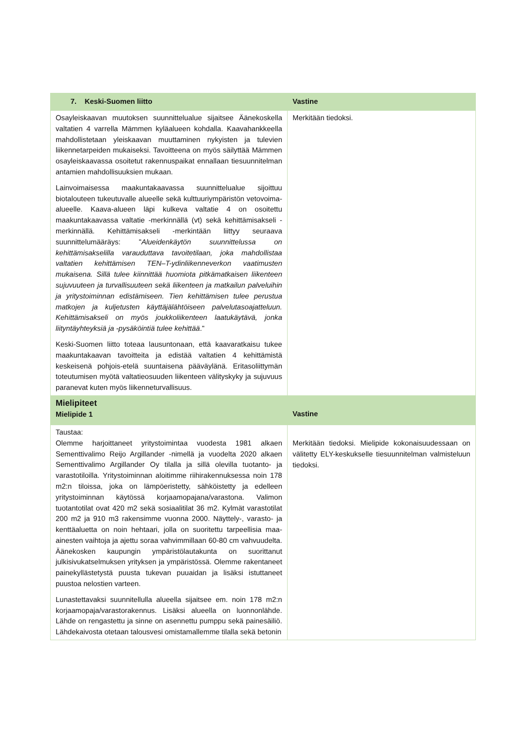| 7. Keski-Suomen liitto | Vastine |
| --- | --- |
| Osayleiskaavan muutoksen suunnittelualue sijaitsee Äänekoskella valtatien 4 varrella Mämmen kyläalueen kohdalla. Kaavahankkeella mahdollistetaan yleiskaavan muuttaminen nykyisten ja tulevien liikennetarpeiden mukaiseksi. Tavoitteena on myös säilyttää Mämmen osayleiskaavassa osoitetut rakennuspaikat ennallaan tiesuunnitelman antamien mahdollisuuksien mukaan. Lainvoimaisessa maakuntakaavassa suunnittelualue sijoittuu biotalouteen tukeutuvalle alueelle sekä kulttuuriympäristön vetovoima-alueelle. Kaava-alueen läpi kulkeva valtatie 4 on osoitettu maakuntakaavassa valtatie -merkinnällä (vt) sekä kehittämisakseli -merkinnällä. Kehittämisakseli -merkintään liittyy seuraava suunnittelumääräys: " Alueidenkäytön suunnittelussa on kehittämisakselilla varauduttava tavoitetilaan, joka mahdollistaa valtatien kehittämisen TEN–T-ydinliikenneverkon vaatimusten mukaisena. Sillä tulee kiinnittää huomiota pitkämatkaisen liikenteen sujuvuuteen ja turvallisuuteen sekä liikenteen ja matkailun palveluihin ja yritystoiminnan edistämiseen. Tien kehittämisen tulee perustua matkojen ja kuljetusten käyttäjälähtöiseen palvelutasoajatteluun. Kehittämisakseli on myös joukkoliikenteen laatukäytävä, jonka liityntäyhteyksiä ja -pysäköintiä tulee kehittää ." Keski-Suomen liitto toteaa lausuntonaan, että kaavaratkaisu tukee maakuntakaavan tavoitteita ja edistää valtatien 4 kehittämistä keskeisenä pohjois-etelä suuntaisena pääväylänä. Eritasoliittymän toteutumisen myötä valtatieosuuden liikenteen välityskyky ja sujuvuus paranevat kuten myös liikenneturvallisuus. | Merkitään tiedoksi. |
| Mielipiteet Mielipide 1 | Vastine |
| Taustaa: Olemme harjoittaneet yritystoimintaa vuodesta 1981 alkaen Sementtivalimo Reijo Argillander -nimellä ja vuodelta 2020 alkaen Sementtivalimo Argillander Oy tilalla ja sillä olevilla tuotanto- ja varastotiloilla. Yritystoiminnan aloitimme riihirakennuksessa noin 178 m2:n tiloissa, joka on lämpöeristetty, sähköistetty ja edelleen yritystoiminnan käytössä korjaamopajana/varastona. Valimon tuotantotilat ovat 420 m2 sekä sosiaalitilat 36 m2. Kylmät varastotilat 200 m2 ja 910 m3 rakensimme vuonna 2000. Näyttely-, varasto- ja kenttäaluetta on noin hehtaari, jolla on suoritettu tarpeellisia maa-ainesten vaihtoja ja ajettu soraa vahvimmillaan 60-80 cm vahvuudelta. Äänekosken kaupungin ympäristölautakunta on suorittanut julkisivukatselmuksen yrityksen ja ympäristössä. Olemme rakentaneet painekyllästetystä puusta tukevan puuaidan ja lisäksi istuttaneet puustoa nelostien varteen. Lunastettavaksi suunnitellulla alueella sijaitsee em. noin 178 m2:n korjaamopaja/varastorakennus. Lisäksi alueella on luonnonlähde. Lähde on rengastettu ja sinne on asennettu pumppu sekä painesäiliö. Lähdekaivosta otetaan talousvesi omistamallemme tilalla sekä betonin | Merkitään tiedoksi. Mielipide kokonaisuudessaan on välitetty ELY-keskukselle tiesuunnitelman valmisteluun tiedoksi. |